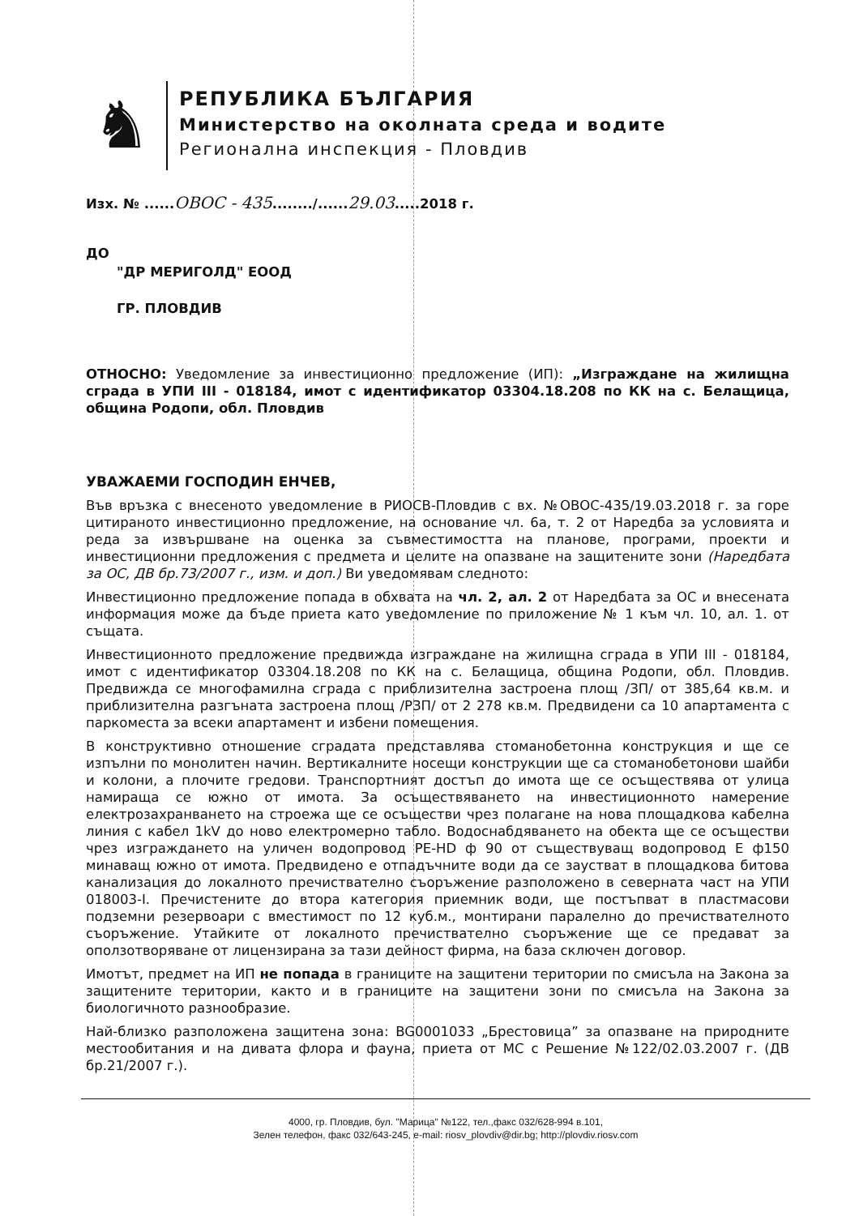♞
РЕПУБЛИКА БЪЛГАРИЯ
Министерство на околната среда и водите
Регионална инспекция - Пловдив
Изх. № ......ОВОС - 435......../......29.03.....2018 г.
ДО
"ДР МЕРИГОЛД" ЕООД
ГР. ПЛОВДИВ
ОТНОСНО: Уведомление за инвестиционно предложение (ИП): „Изграждане на жилищна сграда в УПИ III - 018184, имот с идентификатор 03304.18.208 по КК на с. Белащица, община Родопи, обл. Пловдив
УВАЖАЕМИ ГОСПОДИН ЕНЧЕВ,
Във връзка с внесеното уведомление в РИОСВ-Пловдив с вх. №ОВОС-435/19.03.2018 г. за горе цитираното инвестиционно предложение, на основание чл. 6а, т. 2 от Наредба за условията и реда за извършване на оценка за съвместимостта на планове, програми, проекти и инвестиционни предложения с предмета и целите на опазване на защитените зони (Наредбата за ОС, ДВ бр.73/2007 г., изм. и доп.) Ви уведомявам следното:
Инвестиционно предложение попада в обхвата на чл. 2, ал. 2 от Наредбата за ОС и внесената информация може да бъде приета като уведомление по приложение № 1 към чл. 10, ал. 1. от същата.
Инвестиционното предложение предвижда изграждане на жилищна сграда в УПИ III - 018184, имот с идентификатор 03304.18.208 по КК на с. Белащица, община Родопи, обл. Пловдив. Предвижда се многофамилна сграда с приблизителна застроена площ /ЗП/ от 385,64 кв.м. и приблизителна разгъната застроена площ /РЗП/ от 2 278 кв.м. Предвидени са 10 апартамента с паркоместа за всеки апартамент и избени помещения.
В конструктивно отношение сградата представлява стоманобетонна конструкция и ще се изпълни по монолитен начин. Вертикалните носещи конструкции ще са стоманобетонови шайби и колони, а плочите гредови. Транспортният достъп до имота ще се осъществява от улица намираща се южно от имота. За осъществяването на инвестиционното намерение електрозахранването на строежа ще се осъществи чрез полагане на нова площадкова кабелна линия с кабел 1kV до ново електромерно табло. Водоснабдяването на обекта ще се осъществи чрез изграждането на уличен водопровод PE-HD ф 90 от съществуващ водопровод Е ф150 минаващ южно от имота. Предвидено е отпадъчните води да се заустват в площадкова битова канализация до локалното пречиствателно съоръжение разположено в северната част на УПИ 018003-I. Пречистените до втора категория приемник води, ще постъпват в пластмасови подземни резервоари с вместимост по 12 куб.м., монтирани паралелно до пречиствателното съоръжение. Утайките от локалното пречиствателно съоръжение ще се предават за оползотворяване от лицензирана за тази дейност фирма, на база сключен договор.
Имотът, предмет на ИП не попада в границите на защитени територии по смисъла на Закона за защитените територии, както и в границите на защитени зони по смисъла на Закона за биологичното разнообразие.
Най-близко разположена защитена зона: BG0001033 „Брестовица” за опазване на природните местообитания и на дивата флора и фауна, приета от МС с Решение №122/02.03.2007 г. (ДВ бр.21/2007 г.).
4000, гр. Пловдив, бул. "Марица" №122, тел.,факс 032/628-994 в.101,
Зелен телефон, факс 032/643-245, e-mail: riosv_plovdiv@dir.bg; http://plovdiv.riosv.com